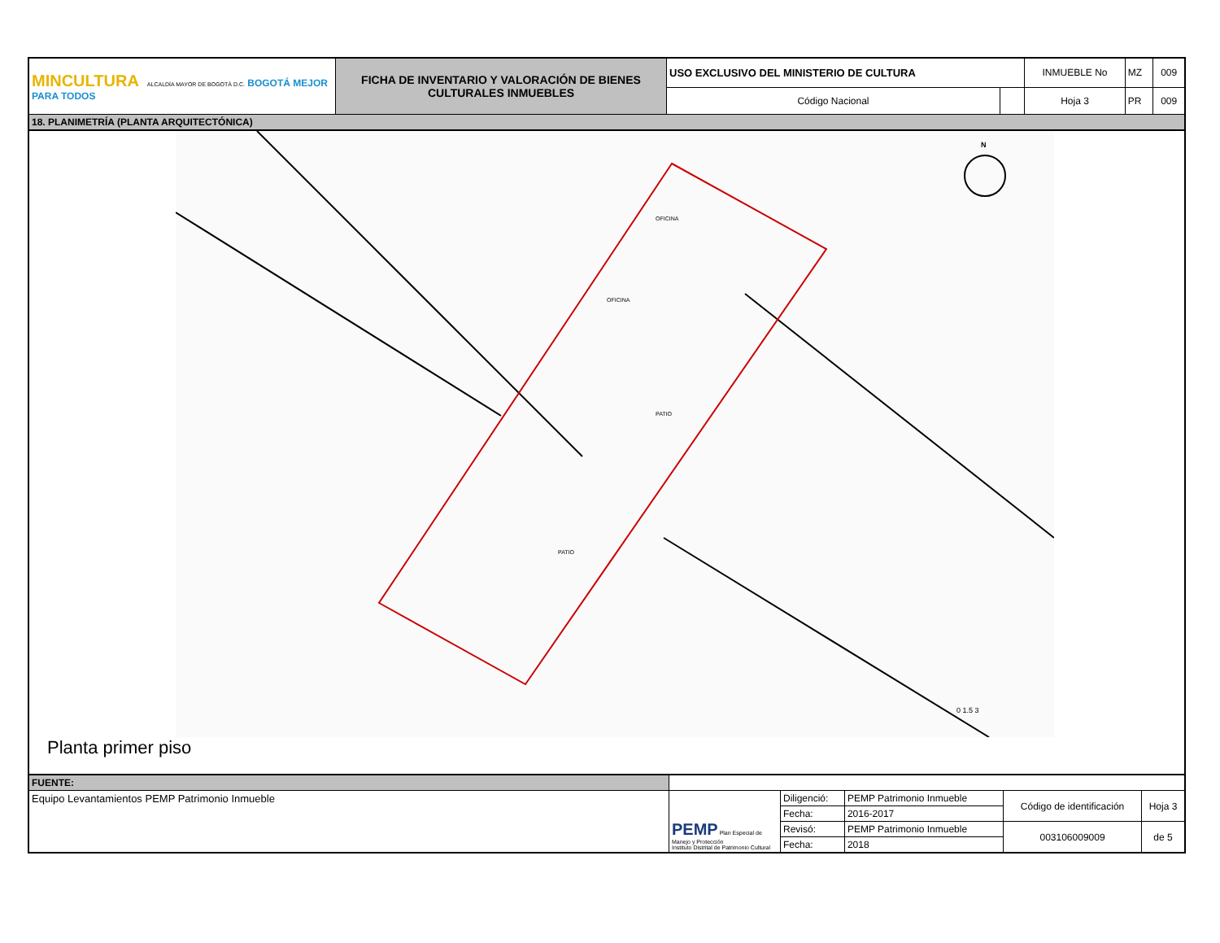| MINCULTURA ALCALDÍA MAYOR DE BOGOTÁ D.C. BOGOTÁ MEJOR PARA TODOS | FICHA DE INVENTARIO Y VALORACIÓN DE BIENES CULTURALES INMUEBLES | USO EXCLUSIVO DEL MINISTERIO DE CULTURA | | INMUEBLE No | MZ | 009 |
| | | Código Nacional | | Hoja 3 | PR | 009 |
| 18. PLANIMETRÍA (PLANTA ARQUITECTÓNICA) | | | | | | |
OFICINA
OFICINA
PATIO
PATIO
N
0 1.5 3
Planta primer piso
| FUENTE: | | | | | |
| Equipo Levantamientos PEMP Patrimonio Inmueble | PEMP Plan Especial de Manejo y Protección Instituto Distrital de Patrimonio Cultural | Diligenció: | PEMP Patrimonio Inmueble | Código de identificación | Hoja 3 |
| | | Fecha: | 2016-2017 | | |
| | | Revisó: | PEMP Patrimonio Inmueble | 003106009009 | de 5 |
| | | Fecha: | 2018 | | |